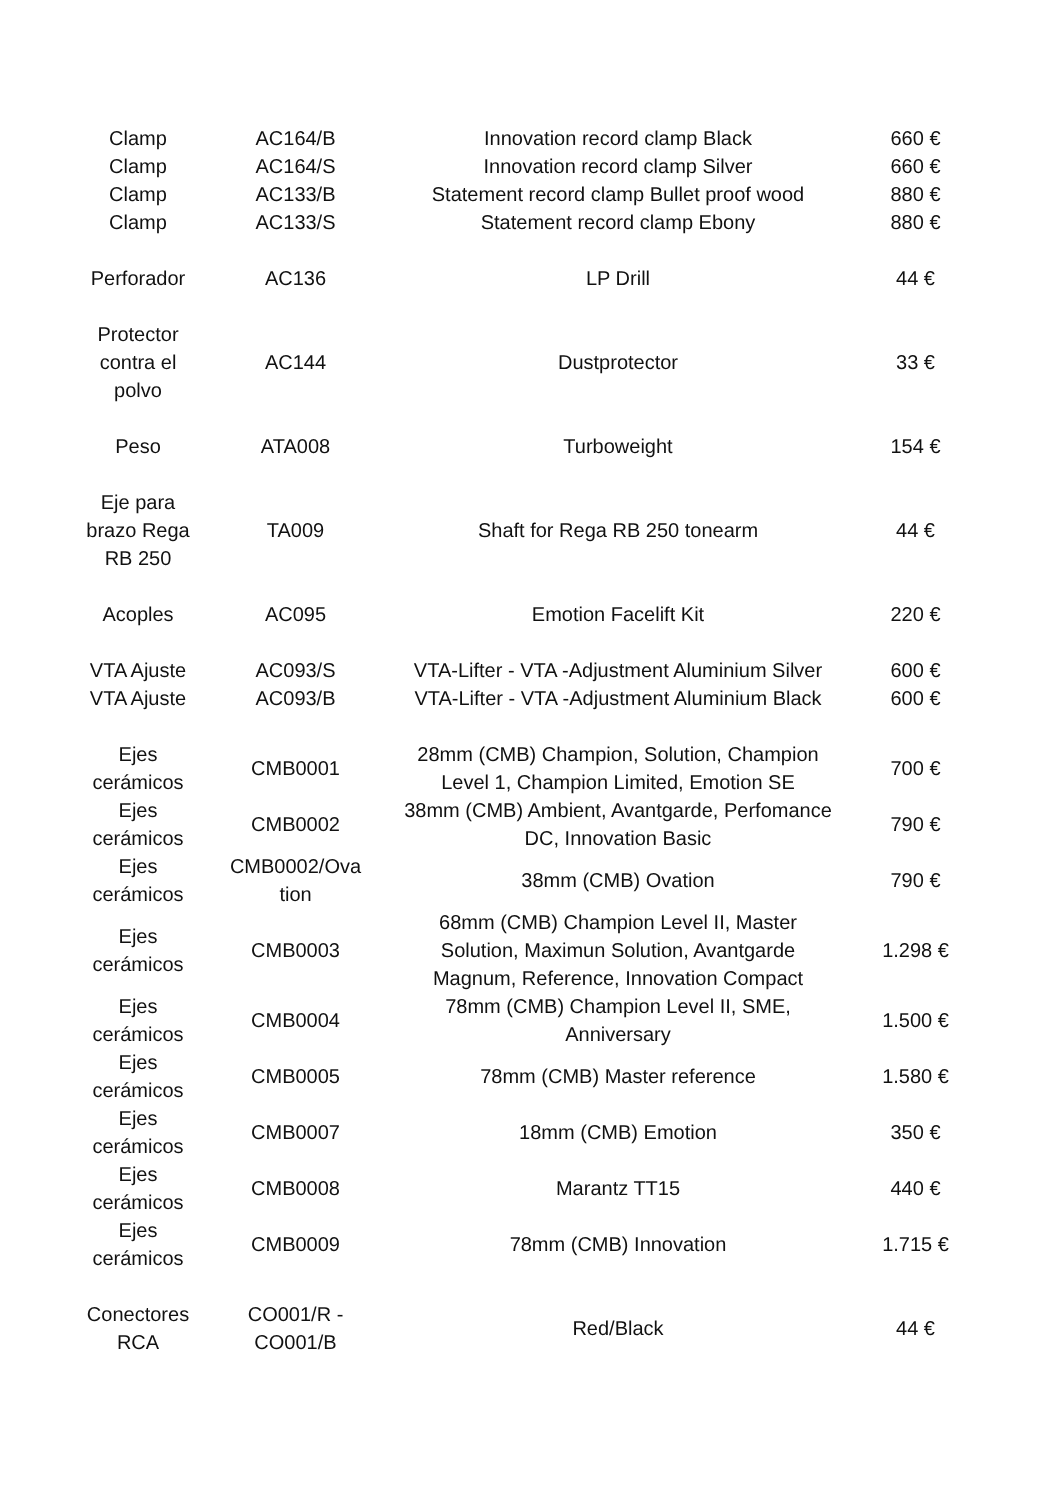| Clamp | AC164/B | Innovation record clamp Black | 660 € |
| Clamp | AC164/S | Innovation record clamp Silver | 660 € |
| Clamp | AC133/B | Statement record clamp Bullet proof wood | 880 € |
| Clamp | AC133/S | Statement record clamp Ebony | 880 € |
| Perforador | AC136 | LP Drill | 44 € |
| Protector contra el polvo | AC144 | Dustprotector | 33 € |
| Peso | ATA008 | Turboweight | 154 € |
| Eje para brazo Rega RB 250 | TA009 | Shaft for Rega RB 250 tonearm | 44 € |
| Acoples | AC095 | Emotion Facelift Kit | 220 € |
| VTA Ajuste | AC093/S | VTA-Lifter - VTA -Adjustment Aluminium Silver | 600 € |
| VTA Ajuste | AC093/B | VTA-Lifter - VTA -Adjustment Aluminium Black | 600 € |
| Ejes cerámicos | CMB0001 | 28mm (CMB) Champion, Solution, Champion Level 1, Champion Limited, Emotion SE | 700 € |
| Ejes cerámicos | CMB0002 | 38mm (CMB) Ambient, Avantgarde, Perfomance DC, Innovation Basic | 790 € |
| Ejes cerámicos | CMB0002/Ova tion | 38mm (CMB) Ovation | 790 € |
| Ejes cerámicos | CMB0003 | 68mm (CMB) Champion Level II, Master Solution, Maximun Solution, Avantgarde Magnum, Reference, Innovation Compact | 1.298 € |
| Ejes cerámicos | CMB0004 | 78mm (CMB) Champion Level II, SME, Anniversary | 1.500 € |
| Ejes cerámicos | CMB0005 | 78mm (CMB) Master reference | 1.580 € |
| Ejes cerámicos | CMB0007 | 18mm (CMB) Emotion | 350 € |
| Ejes cerámicos | CMB0008 | Marantz TT15 | 440 € |
| Ejes cerámicos | CMB0009 | 78mm (CMB) Innovation | 1.715 € |
| Conectores RCA | CO001/R - CO001/B | Red/Black | 44 € |